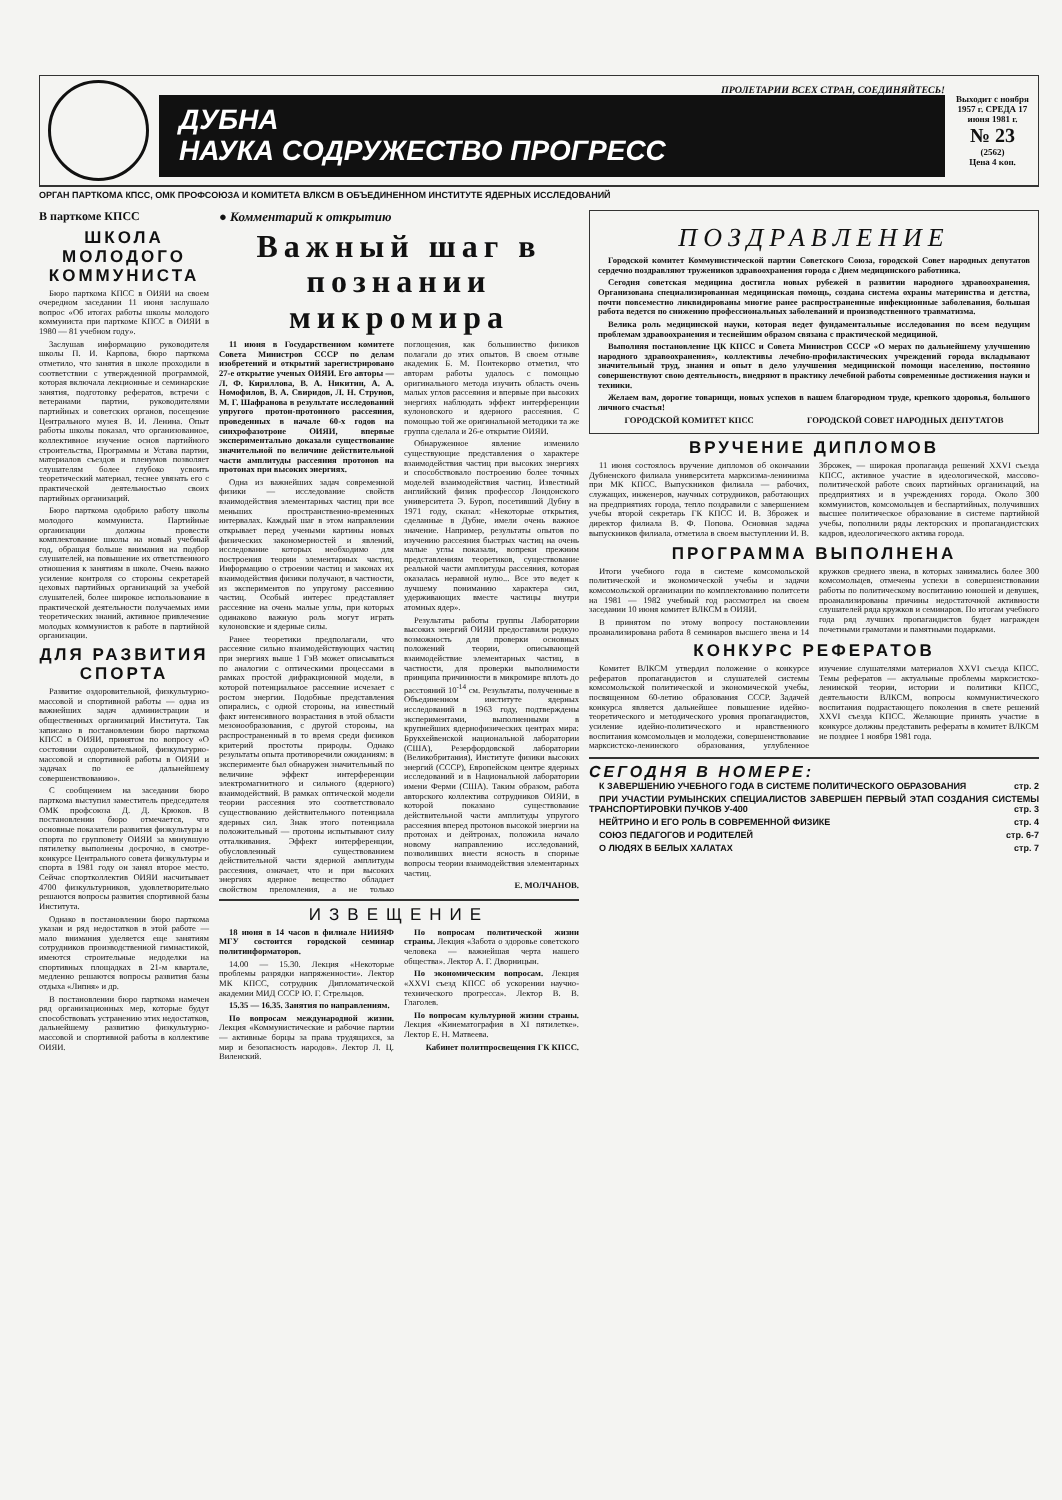ПРОЛЕТАРИИ ВСЕХ СТРАН, СОЕДИНЯЙТЕСЬ!
ДУБНА
НАУКА СОДРУЖЕСТВО ПРОГРЕСС
Выходит с ноября 1957 г. СРЕДА 17 июня 1981 г.
№ 23
(2562)
Цена 4 коп.
ОРГАН ПАРТКОМА КПСС, ОМК ПРОФСОЮЗА И КОМИТЕТА ВЛКСМ В ОБЪЕДИНЕННОМ ИНСТИТУТЕ ЯДЕРНЫХ ИССЛЕДОВАНИЙ
В парткоме КПСС
ШКОЛА МОЛОДОГО КОММУНИСТА
Бюро парткома КПСС в ОИЯИ на своем очередном заседании 11 июня заслушало вопрос «Об итогах работы школы молодого коммуниста при парткоме КПСС в ОИЯИ в 1980 — 81 учебном году».
Заслушав информацию руководителя школы П. И. Карпова, бюро парткома отметило, что занятия в школе проходили в соответствии с утвержденной программой, которая включала лекционные и семинарские занятия, подготовку рефератов, встречи с ветеранами партии, руководителями партийных и советских органов, посещение Центрального музея В. И. Ленина. Опыт работы школы показал, что организованное, коллективное изучение основ партийного строительства, Программы и Устава партии, материалов съездов и пленумов позволяет слушателям более глубоко усвоить теоретический материал, теснее увязать его с практической деятельностью своих партийных организаций.
Бюро парткома одобрило работу школы молодого коммуниста. Партийные организации должны провести комплектование школы на новый учебный год, обращая больше внимания на подбор слушателей, на повышение их ответственного отношения к занятиям в школе. Очень важно усиление контроля со стороны секретарей цеховых партийных организаций за учебой слушателей, более широкое использование в практической деятельности получаемых ими теоретических знаний, активное привлечение молодых коммунистов к работе в партийной организации.
ДЛЯ РАЗВИТИЯ СПОРТА
Развитие оздоровительной, физкультурно-массовой и спортивной работы — одна из важнейших задач администрации и общественных организаций Института. Так записано в постановлении бюро парткома КПСС в ОИЯИ, принятом по вопросу «О состоянии оздоровительной, физкультурно-массовой и спортивной работы в ОИЯИ и задачах по ее дальнейшему совершенствованию».
С сообщением на заседании бюро парткома выступил заместитель председателя ОМК профсоюза Д. Д. Крюков. В постановлении бюро отмечается, что основные показатели развития физкультуры и спорта по групповету ОИЯИ за минувшую пятилетку выполнены досрочно, в смотре-конкурсе Центрального совета физкультуры и спорта в 1981 году он занял второе место. Сейчас спортколлектив ОИЯИ насчитывает 4700 физкультурников, удовлетворительно решаются вопросы развития спортивной базы Института.
Однако в постановлении бюро парткома указан и ряд недостатков в этой работе — мало внимания уделяется еще занятиям сотрудников производственной гимнастикой, имеются строительные недоделки на спортивных площадках в 21-м квартале, медленно решаются вопросы развития базы отдыха «Липня» и др.
В постановлении бюро парткома намечен ряд организационных мер, которые будут способствовать устранению этих недостатков, дальнейшему развитию физкультурно-массовой и спортивной работы в коллективе ОИЯИ.
● Комментарий к открытию
Важный шаг в познании микромира
11 июня в Государственном комитете Совета Министров СССР по делам изобретений и открытий зарегистрировано 27-е открытие ученых ОИЯИ. Его авторы — Л. Ф. Кириллова, В. А. Никитин, А. А. Номофилов, В. А. Свиридов, Л. Н. Струнов, М. Г. Шафранова в результате исследований упругого протон-протонного рассеяния, проведенных в начале 60-х годов на синхрофазотроне ОИЯИ, впервые экспериментально доказали существование значительной по величине действительной части амплитуды рассеяния протонов на протонах при высоких энергиях.
Одна из важнейших задач современной физики — исследование свойств взаимодействия элементарных частиц при все меньших пространственно-временных интервалах. Каждый шаг в этом направлении открывает перед учеными картины новых физических закономерностей и явлений, исследование которых необходимо для построения теории элементарных частиц. Информацию о строении частиц и законах их взаимодействия физики получают, в частности, из экспериментов по упругому рассеянию частиц. Особый интерес представляет рассеяние на очень малые углы, при которых одинаково важную роль могут играть кулоновские и ядерные силы.
Ранее теоретики предполагали, что рассеяние сильно взаимодействующих частиц при энергиях выше 1 ГэВ может описываться по аналогии с оптическими процессами в рамках простой дифракционной модели, в которой потенциальное рассеяние исчезает с ростом энергии. Подобные представления опирались, с одной стороны, на известный факт интенсивного возрастания в этой области мезонообразования, с другой стороны, на распространенный в то время среди физиков критерий простоты природы. Однако результаты опыта противоречили ожиданиям: в эксперименте был обнаружен значительный по величине эффект интерференции электромагнитного и сильного (ядерного) взаимодействий. В рамках оптической модели теории рассеяния это соответствовало существованию действительного потенциала ядерных сил. Знак этого потенциала положительный — протоны испытывают силу отталкивания. Эффект интерференции, обусловленный существованием действительной части ядерной амплитуды рассеяния, означает, что и при высоких энергиях ядерное вещество обладает свойством преломления, а не только поглощения, как большинство физиков полагали до этих опытов. В своем отзыве академик Б. М. Понтекорво отметил, что авторам работы удалось с помощью оригинального метода изучить область очень малых углов рассеяния и впервые при высоких энергиях наблюдать эффект интерференции кулоновского и ядерного рассеяния. С помощью той же оригинальной методики та же группа сделала и 26-е открытие ОИЯИ.
Обнаруженное явление изменило существующие представления о характере взаимодействия частиц при высоких энергиях и способствовало построению более точных моделей взаимодействия частиц. Известный английский физик профессор Лондонского университета Э. Буроп, посетивший Дубну в 1971 году, сказал: «Некоторые открытия, сделанные в Дубне, имели очень важное значение. Например, результаты опытов по изучению рассеяния быстрых частиц на очень малые углы показали, вопреки прежним представлениям теоретиков, существование реальной части амплитуды рассеяния, которая оказалась неравной нулю... Все это ведет к лучшему пониманию характера сил, удерживающих вместе частицы внутри атомных ядер».
Результаты работы группы Лаборатории высоких энергий ОИЯИ предоставили редкую возможность для проверки основных положений теории, описывающей взаимодействие элементарных частиц, в частности, для проверки выполнимости принципа причинности в микромире вплоть до расстояний 10<sup>-14</sup> см. Результаты, полученные в Объединенном институте ядерных исследований в 1963 году, подтверждены экспериментами, выполненными в крупнейших ядернофизических центрах мира: Брукхейвенской национальной лаборатории (США), Резерфордовской лаборатории (Великобритания), Институте физики высоких энергий (СССР), Европейском центре ядерных исследований и в Национальной лаборатории имени Ферми (США). Таким образом, работа авторского коллектива сотрудников ОИЯИ, в которой показано существование действительной части амплитуды упругого рассеяния вперед протонов высокой энергии на протонах и дейтронах, положила начало новому направлению исследований, позволивших внести ясность в спорные вопросы теории взаимодействия элементарных частиц.
Е. МОЛЧАНОВ.
ИЗВЕЩЕНИЕ
18 июня в 14 часов в филиале НИИЯФ МГУ состоится городской семинар политинформаторов.
14.00 — 15.30. Лекция «Некоторые проблемы разрядки напряженности». Лектор МК КПСС, сотрудник Дипломатической академии МИД СССР Ю. Г. Стрельцов.
15.35 — 16.35. Занятия по направлениям.
По вопросам международной жизни. Лекция «Коммунистические и рабочие партии — активные борцы за права трудящихся, за мир и безопасность народов». Лектор Л. Ц. Виленский.
По вопросам политической жизни страны. Лекция «Забота о здоровье советского человека — важнейшая черта нашего общества». Лектор А. Г. Дворницын.
По экономическим вопросам. Лекция «XXVI съезд КПСС об ускорении научно-технического прогресса». Лектор В. В. Глаголев.
По вопросам культурной жизни страны. Лекция «Кинематография в XI пятилетке». Лектор Е. Н. Матвеева.
Кабинет политпросвещения ГК КПСС.
ПОЗДРАВЛЕНИЕ
Городской комитет Коммунистической партии Советского Союза, городской Совет народных депутатов сердечно поздравляют тружеников здравоохранения города с Днем медицинского работника.
Сегодня советская медицина достигла новых рубежей в развитии народного здравоохранения. Организована специализированная медицинская помощь, создана система охраны материнства и детства, почти повсеместно ликвидированы многие ранее распространенные инфекционные заболевания, большая работа ведется по снижению профессиональных заболеваний и производственного травматизма.
Велика роль медицинской науки, которая ведет фундаментальные исследования по всем ведущим проблемам здравоохранения и теснейшим образом связана с практической медициной.
Выполняя постановление ЦК КПСС и Совета Министров СССР «О мерах по дальнейшему улучшению народного здравоохранения», коллективы лечебно-профилактических учреждений города вкладывают значительный труд, знания и опыт в дело улучшения медицинской помощи населению, постоянно совершенствуют свою деятельность, внедряют в практику лечебной работы современные достижения науки и техники.
Желаем вам, дорогие товарищи, новых успехов в вашем благородном труде, крепкого здоровья, большого личного счастья!
ГОРОДСКОЙ КОМИТЕТ КПСС ГОРОДСКОЙ СОВЕТ НАРОДНЫХ ДЕПУТАТОВ
ВРУЧЕНИЕ ДИПЛОМОВ
11 июня состоялось вручение дипломов об окончании Дубненского филиала университета марксизма-ленинизма при МК КПСС. Выпускников филиала — рабочих, служащих, инженеров, научных сотрудников, работающих на предприятиях города, тепло поздравили с завершением учебы второй секретарь ГК КПСС И. В. Зброжек и директор филиала В. Ф. Попова. Основная задача выпускников филиала, отметила в своем выступлении И. В. Зброжек, — широкая пропаганда решений XXVI съезда КПСС, активное участие в идеологической, массово-политической работе своих партийных организаций, на предприятиях и в учреждениях города. Около 300 коммунистов, комсомольцев и беспартийных, получивших высшее политическое образование в системе партийной учебы, пополнили ряды лекторских и пропагандистских кадров, идеологического актива города.
ПРОГРАММА ВЫПОЛНЕНА
Итоги учебного года в системе комсомольской политической и экономической учебы и задачи комсомольской организации по комплектованию политсети на 1981 — 1982 учебный год рассмотрел на своем заседании 10 июня комитет ВЛКСМ в ОИЯИ.
В принятом по этому вопросу постановлении проанализирована работа 8 семинаров высшего звена и 14 кружков среднего звена, в которых занимались более 300 комсомольцев, отмечены успехи в совершенствовании работы по политическому воспитанию юношей и девушек, проанализированы причины недостаточной активности слушателей ряда кружков и семинаров. По итогам учебного года ряд лучших пропагандистов будет награжден почетными грамотами и памятными подарками.
КОНКУРС РЕФЕРАТОВ
Комитет ВЛКСМ утвердил положение о конкурсе рефератов пропагандистов и слушателей системы комсомольской политической и экономической учебы, посвященном 60-летию образования СССР. Задачей конкурса является дальнейшее повышение идейно-теоретического и методического уровня пропагандистов, усиление идейно-политического и нравственного воспитания комсомольцев и молодежи, совершенствование марксистско-ленинского образования, углубленное изучение слушателями материалов XXVI съезда КПСС. Темы рефератов — актуальные проблемы марксистско-ленинской теории, истории и политики КПСС, деятельности ВЛКСМ, вопросы коммунистического воспитания подрастающего поколения в свете решений XXVI съезда КПСС. Желающие принять участие в конкурсе должны представить рефераты в комитет ВЛКСМ не позднее 1 ноября 1981 года.
СЕГОДНЯ В НОМЕРЕ:
К ЗАВЕРШЕНИЮ УЧЕБНОГО ГОДА В СИСТЕМЕ ПОЛИТИЧЕСКОГО ОБРАЗОВАНИЯ стр. 2
ПРИ УЧАСТИИ РУМЫНСКИХ СПЕЦИАЛИСТОВ ЗАВЕРШЕН ПЕРВЫЙ ЭТАП СОЗДАНИЯ СИСТЕМЫ ТРАНСПОРТИРОВКИ ПУЧКОВ У-400 стр. 3
НЕЙТРИНО И ЕГО РОЛЬ В СОВРЕМЕННОЙ ФИЗИКЕ стр. 4
СОЮЗ ПЕДАГОГОВ И РОДИТЕЛЕЙ стр. 6-7
О ЛЮДЯХ В БЕЛЫХ ХАЛАТАХ стр. 7